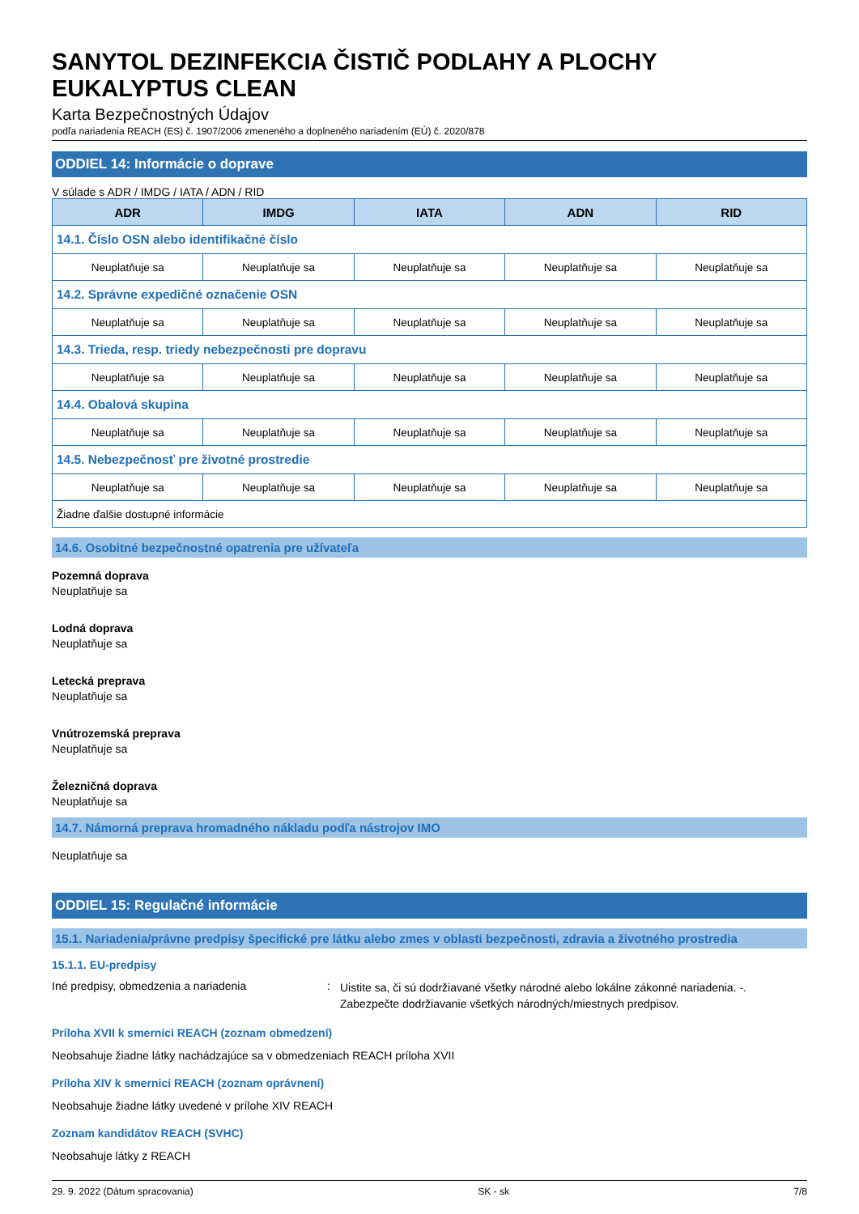SANYTOL DEZINFEKCIA ČISTIČ PODLAHY A PLOCHY EUKALYPTUS CLEAN
Karta Bezpečnostných Údajov
podľa nariadenia REACH (ES) č. 1907/2006 zmeneného a doplneného nariadením (EÚ) č. 2020/878
ODDIEL 14: Informácie o doprave
V súlade s ADR / IMDG / IATA / ADN / RID
| ADR | IMDG | IATA | ADN | RID |
| --- | --- | --- | --- | --- |
| 14.1. Číslo OSN alebo identifikačné číslo | | | | |
| Neuplatňuje sa | Neuplatňuje sa | Neuplatňuje sa | Neuplatňuje sa | Neuplatňuje sa |
| 14.2. Správne expedičné označenie OSN | | | | |
| Neuplatňuje sa | Neuplatňuje sa | Neuplatňuje sa | Neuplatňuje sa | Neuplatňuje sa |
| 14.3. Trieda, resp. triedy nebezpečnosti pre dopravu | | | | |
| Neuplatňuje sa | Neuplatňuje sa | Neuplatňuje sa | Neuplatňuje sa | Neuplatňuje sa |
| 14.4. Obalová skupina | | | | |
| Neuplatňuje sa | Neuplatňuje sa | Neuplatňuje sa | Neuplatňuje sa | Neuplatňuje sa |
| 14.5. Nebezpečnosť pre životné prostredie | | | | |
| Neuplatňuje sa | Neuplatňuje sa | Neuplatňuje sa | Neuplatňuje sa | Neuplatňuje sa |
| Žiadne ďalšie dostupné informácie | | | | |
14.6. Osobitné bezpečnostné opatrenia pre užívateľa
Pozemná doprava
Neuplatňuje sa
Lodná doprava
Neuplatňuje sa
Letecká preprava
Neuplatňuje sa
Vnútrozemská preprava
Neuplatňuje sa
Železničná doprava
Neuplatňuje sa
14.7. Námorná preprava hromadného nákladu podľa nástrojov IMO
Neuplatňuje sa
ODDIEL 15: Regulačné informácie
15.1. Nariadenia/právne predpisy špecifické pre látku alebo zmes v oblasti bezpečnosti, zdravia a životného prostredia
15.1.1. EU-predpisy
Iné predpisy, obmedzenia a nariadenia :
Uistite sa, či sú dodržiavané všetky národné alebo lokálne zákonné nariadenia. -. Zabezpečte dodržiavanie všetkých národných/miestnych predpisov.
Príloha XVII k smernici REACH (zoznam obmedzení)
Neobsahuje žiadne látky nachádzajúce sa v obmedzeniach REACH príloha XVII
Príloha XIV k smernici REACH (zoznam oprávnení)
Neobsahuje žiadne látky uvedené v prílohe XIV REACH
Zoznam kandidátov REACH (SVHC)
Neobsahuje látky z REACH
29. 9. 2022 (Dátum spracovania) SK - sk 7/8